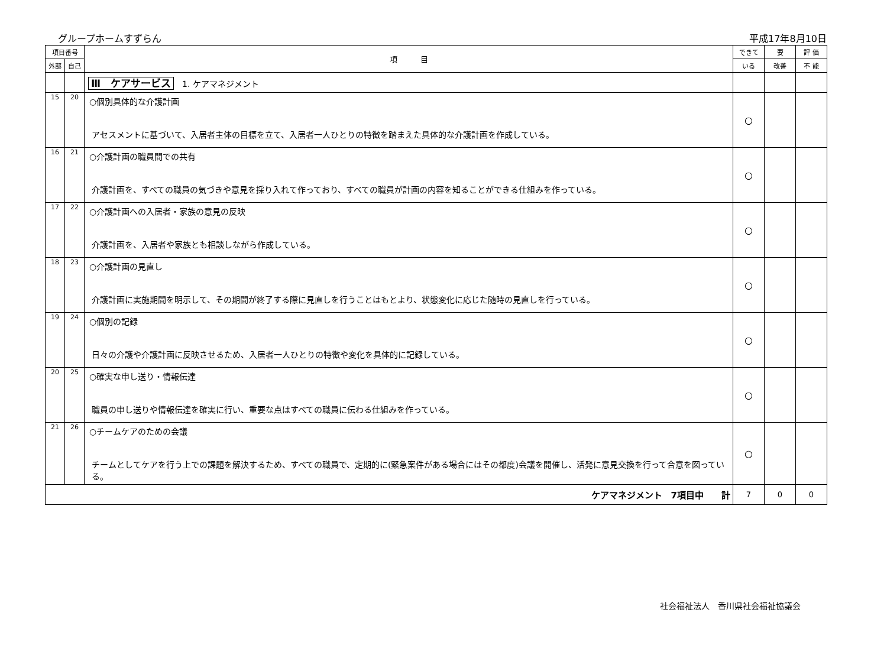グループホームすずらん 平成17年8月10日
| 項目番号 | | 項 目 | できて | 要 | 評 価 |
| --- | --- | --- | --- | --- | --- |
| 外部 | 自己 | | いる | 改善 | 不 能 |
| | | Ⅲ ケアサービス 1. ケアマネジメント | | | |
| 15 | 20 | ○個別具体的な介護計画 アセスメントに基づいて、入居者主体の目標を立て、入居者一人ひとりの特徴を踏まえた具体的な介護計画を作成している。 | ○ | | |
| 16 | 21 | ○介護計画の職員間での共有 介護計画を、すべての職員の気づきや意見を採り入れて作っており、すべての職員が計画の内容を知ることができる仕組みを作っている。 | ○ | | |
| 17 | 22 | ○介護計画への入居者・家族の意見の反映 介護計画を、入居者や家族とも相談しながら作成している。 | ○ | | |
| 18 | 23 | ○介護計画の見直し 介護計画に実施期間を明示して、その期間が終了する際に見直しを行うことはもとより、状態変化に応じた随時の見直しを行っている。 | ○ | | |
| 19 | 24 | ○個別の記録 日々の介護や介護計画に反映させるため、入居者一人ひとりの特徴や変化を具体的に記録している。 | ○ | | |
| 20 | 25 | ○確実な申し送り・情報伝達 職員の申し送りや情報伝達を確実に行い、重要な点はすべての職員に伝わる仕組みを作っている。 | ○ | | |
| 21 | 26 | ○チームケアのための会議 チームとしてケアを行う上での課題を解決するため、すべての職員で、定期的に(緊急案件がある場合にはその都度)会議を開催し、活発に意見交換を行って合意を図っている。 | ○ | | |
| ケアマネジメント 7項目中 計 | | | 7 | 0 | 0 |
社会福祉法人　香川県社会福祉協議会